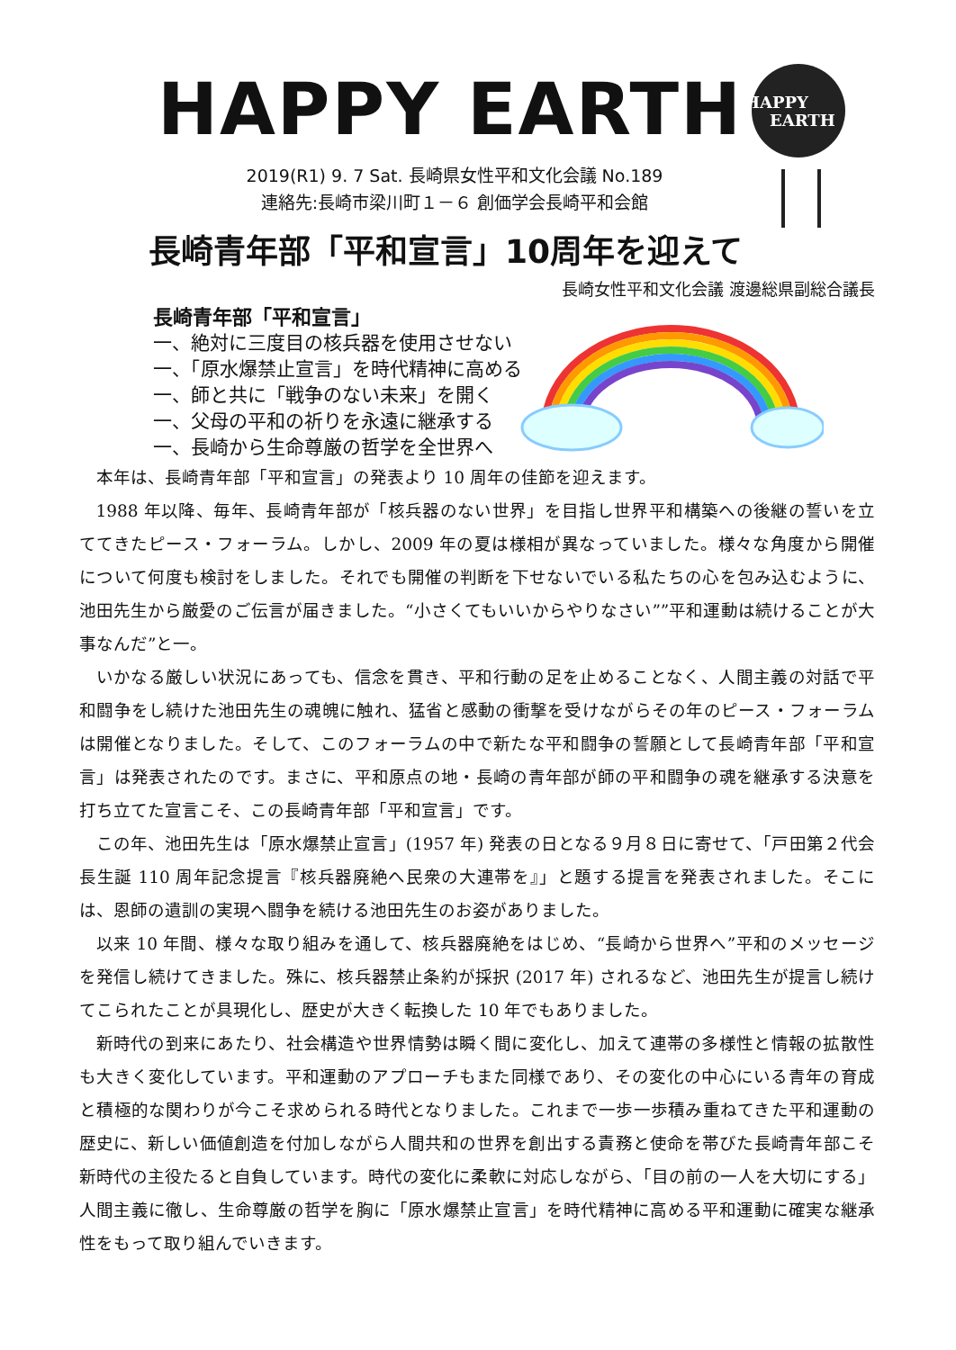HAPPY EARTH
HAPPY
EARTH
2019(R1) 9. 7 Sat. 長崎県女性平和文化会議 No.189
連絡先:長崎市梁川町１－６ 創価学会長崎平和会館
長崎青年部「平和宣言」10周年を迎えて
長崎女性平和文化会議 渡邊総県副総合議長
長崎青年部「平和宣言」
一、絶対に三度目の核兵器を使用させない
一、「原水爆禁止宣言」を時代精神に高める
一、師と共に「戦争のない未来」を開く
一、父母の平和の祈りを永遠に継承する
一、長崎から生命尊厳の哲学を全世界へ
本年は、長崎青年部「平和宣言」の発表より 10 周年の佳節を迎えます。
1988 年以降、毎年、長崎青年部が「核兵器のない世界」を目指し世界平和構築への後継の誓いを立ててきたピース・フォーラム。しかし、2009 年の夏は様相が異なっていました。様々な角度から開催について何度も検討をしました。それでも開催の判断を下せないでいる私たちの心を包み込むように、池田先生から厳愛のご伝言が届きました。“小さくてもいいからやりなさい””平和運動は続けることが大事なんだ”と一。
いかなる厳しい状況にあっても、信念を貫き、平和行動の足を止めることなく、人間主義の対話で平和闘争をし続けた池田先生の魂魄に触れ、猛省と感動の衝撃を受けながらその年のピース・フォーラムは開催となりました。そして、このフォーラムの中で新たな平和闘争の誓願として長崎青年部「平和宣言」は発表されたのです。まさに、平和原点の地・長崎の青年部が師の平和闘争の魂を継承する決意を打ち立てた宣言こそ、この長崎青年部「平和宣言」です。
この年、池田先生は「原水爆禁止宣言」(1957 年) 発表の日となる９月８日に寄せて、「戸田第２代会長生誕 110 周年記念提言『核兵器廃絶へ民衆の大連帯を』」と題する提言を発表されました。そこには、恩師の遺訓の実現へ闘争を続ける池田先生のお姿がありました。
以来 10 年間、様々な取り組みを通して、核兵器廃絶をはじめ、“長崎から世界へ”平和のメッセージを発信し続けてきました。殊に、核兵器禁止条約が採択 (2017 年) されるなど、池田先生が提言し続けてこられたことが具現化し、歴史が大きく転換した 10 年でもありました。
新時代の到来にあたり、社会構造や世界情勢は瞬く間に変化し、加えて連帯の多様性と情報の拡散性も大きく変化しています。平和運動のアプローチもまた同様であり、その変化の中心にいる青年の育成と積極的な関わりが今こそ求められる時代となりました。これまで一歩一歩積み重ねてきた平和運動の歴史に、新しい価値創造を付加しながら人間共和の世界を創出する責務と使命を帯びた長崎青年部こそ新時代の主役たると自負しています。時代の変化に柔軟に対応しながら、「目の前の一人を大切にする」人間主義に徹し、生命尊厳の哲学を胸に「原水爆禁止宣言」を時代精神に高める平和運動に確実な継承性をもって取り組んでいきます。